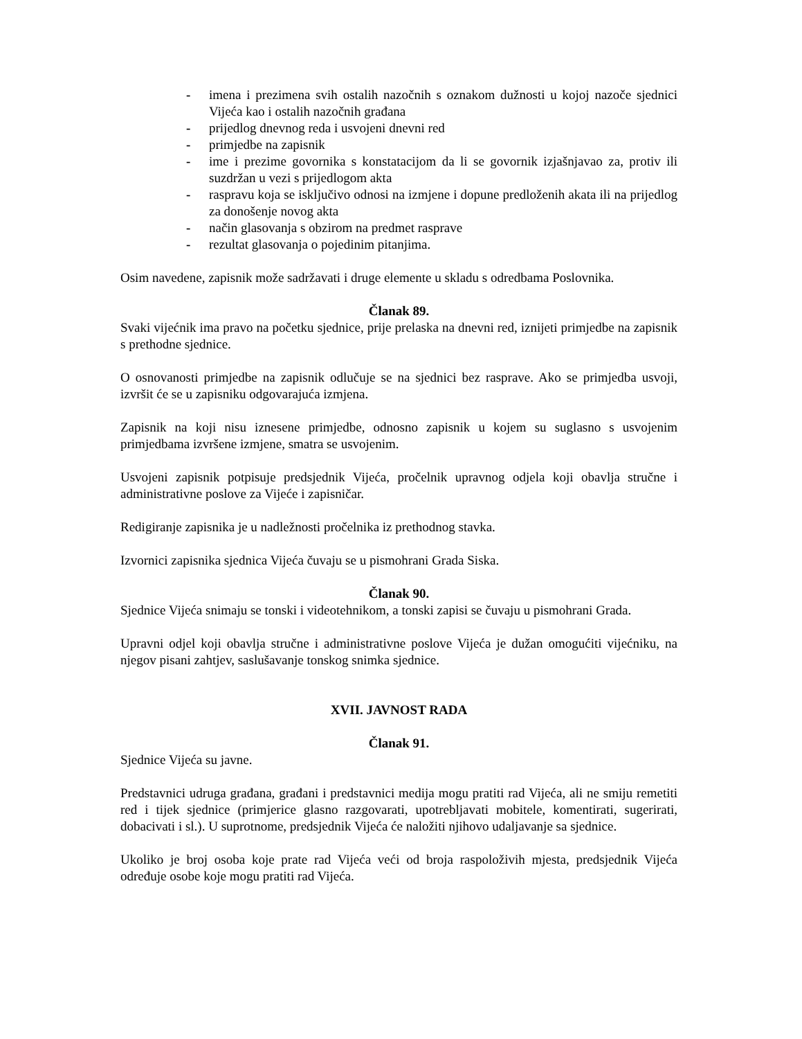- imena i prezimena svih ostalih nazočnih s oznakom dužnosti u kojoj nazoče sjednici Vijeća kao i ostalih nazočnih građana
- prijedlog dnevnog reda i usvojeni dnevni red
- primjedbe na zapisnik
- ime i prezime govornika s konstatacijom da li se govornik izjašnjavao za, protiv ili suzdržan u vezi s prijedlogom akta
- raspravu koja se isključivo odnosi na izmjene i dopune predloženih akata ili na prijedlog za donošenje novog akta
- način glasovanja s obzirom na predmet rasprave
- rezultat glasovanja o pojedinim pitanjima.
Osim navedene, zapisnik može sadržavati i druge elemente u skladu s odredbama Poslovnika.
Članak 89.
Svaki vijećnik ima pravo na početku sjednice, prije prelaska na dnevni red, iznijeti primjedbe na zapisnik s prethodne sjednice.
O osnovanosti primjedbe na zapisnik odlučuje se na sjednici bez rasprave. Ako se primjedba usvoji, izvršit će se u zapisniku odgovarajuća izmjena.
Zapisnik na koji nisu iznesene primjedbe, odnosno zapisnik u kojem su suglasno s usvojenim primjedbama izvršene izmjene, smatra se usvojenim.
Usvojeni zapisnik potpisuje predsjednik Vijeća, pročelnik upravnog odjela koji obavlja stručne i administrativne poslove za Vijeće i zapisničar.
Redigiranje zapisnika je u nadležnosti pročelnika iz prethodnog stavka.
Izvornici zapisnika sjednica Vijeća čuvaju se u pismohrani Grada Siska.
Članak 90.
Sjednice Vijeća snimaju se tonski i videotehnikom, a tonski zapisi se čuvaju u pismohrani Grada.
Upravni odjel koji obavlja stručne i administrativne poslove Vijeća je dužan omogućiti vijećniku, na njegov pisani zahtjev, saslušavanje tonskog snimka sjednice.
XVII. JAVNOST RADA
Članak 91.
Sjednice Vijeća su javne.
Predstavnici udruga građana, građani i predstavnici medija mogu pratiti rad Vijeća, ali ne smiju remetiti red i tijek sjednice (primjerice glasno razgovarati, upotrebljavati mobitele, komentirati, sugerirati, dobacivati i sl.). U suprotnome, predsjednik Vijeća će naložiti njihovo udaljavanje sa sjednice.
Ukoliko je broj osoba koje prate rad Vijeća veći od broja raspoloživih mjesta, predsjednik Vijeća određuje osobe koje mogu pratiti rad Vijeća.